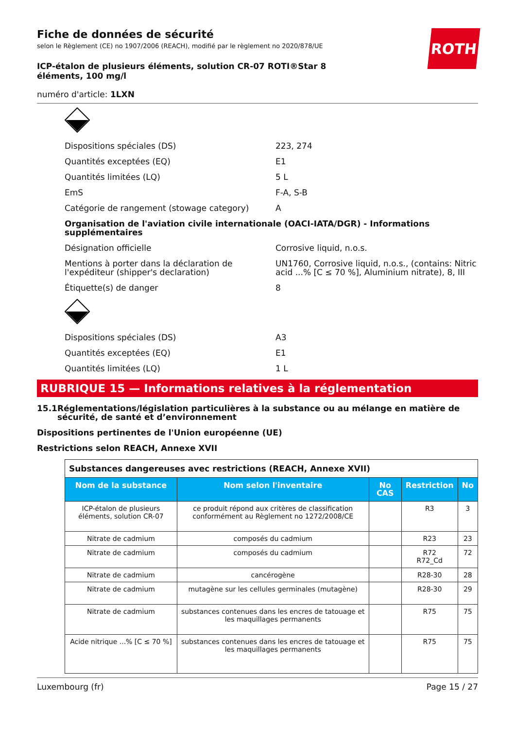ROTH
Fiche de données de sécurité
selon le Règlement (CE) no 1907/2006 (REACH), modifié par le règlement no 2020/878/UE
ICP-étalon de plusieurs éléments, solution CR-07 ROTI®Star 8 éléments, 100 mg/l
numéro d'article: 1LXN
Dispositions spéciales (DS) 223, 274
Quantités exceptées (EQ) E1
Quantités limitées (LQ) 5 L
EmS F-A, S-B
Catégorie de rangement (stowage category) A
Organisation de l'aviation civile internationale (OACI-IATA/DGR) - Informations supplémentaires
Désignation officielle Corrosive liquid, n.o.s.
Mentions à porter dans la déclaration de l'expéditeur (shipper's declaration)
UN1760, Corrosive liquid, n.o.s., (contains: Nitric acid ...% [C ≤ 70 %], Aluminium nitrate), 8, III
Étiquette(s) de danger 8
Dispositions spéciales (DS) A3
Quantités exceptées (EQ) E1
Quantités limitées (LQ) 1 L
RUBRIQUE 15 — Informations relatives à la réglementation
15.1 Réglementations/législation particulières à la substance ou au mélange en matière de sécurité, de santé et d’environnement
Dispositions pertinentes de l'Union européenne (UE)
Restrictions selon REACH, Annexe XVII
| Substances dangereuses avec restrictions (REACH, Annexe XVII) | | | | |
| Nom de la substance | Nom selon l'inventaire | No CAS | Restriction | No |
| ICP-étalon de plusieurs éléments, solution CR-07 | ce produit répond aux critères de classification conformément au Règlement no 1272/2008/CE | | R3 | 3 |
| Nitrate de cadmium | composés du cadmium | | R23 | 23 |
| Nitrate de cadmium | composés du cadmium | | R72 R72_Cd | 72 |
| Nitrate de cadmium | cancérogène | | R28-30 | 28 |
| Nitrate de cadmium | mutagène sur les cellules germinales (mutagène) | | R28-30 | 29 |
| Nitrate de cadmium | substances contenues dans les encres de tatouage et les maquillages permanents | | R75 | 75 |
| Acide nitrique ...% [C ≤ 70 %] | substances contenues dans les encres de tatouage et les maquillages permanents | | R75 | 75 |
Luxembourg (fr) Page 15 / 27